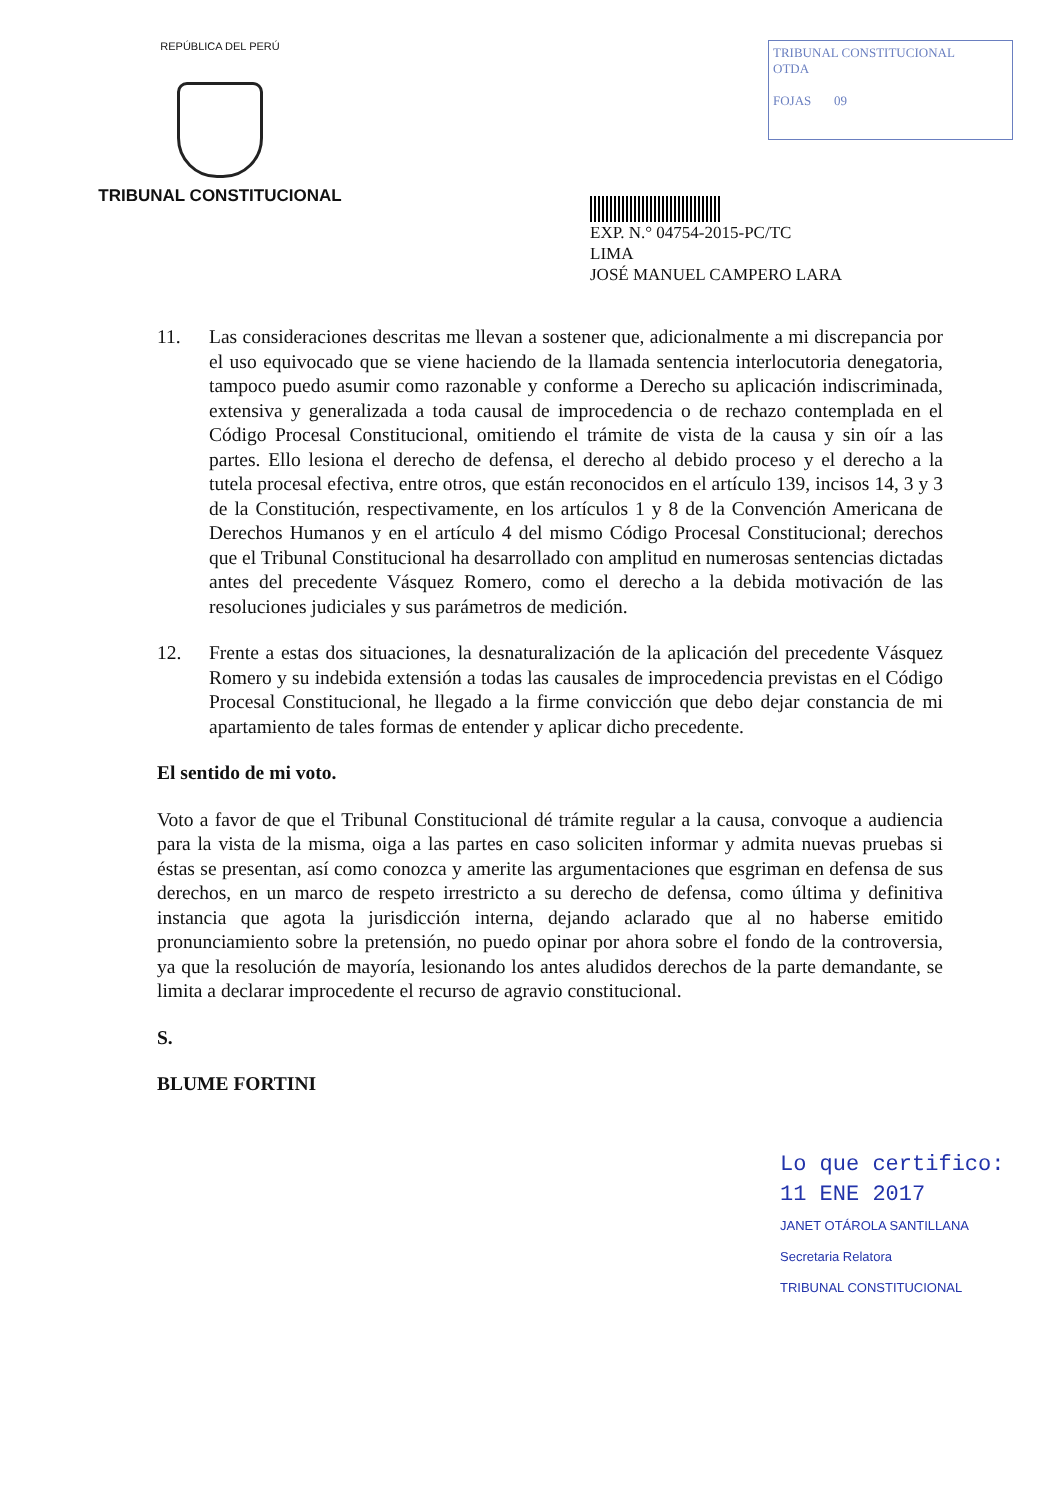REPÚBLICA DEL PERÚ
TRIBUNAL CONSTITUCIONAL
TRIBUNAL CONSTITUCIONAL
OTDA
FOJAS 09
EXP. N.° 04754-2015-PC/TC
LIMA
JOSÉ MANUEL CAMPERO LARA
11. Las consideraciones descritas me llevan a sostener que, adicionalmente a mi discrepancia por el uso equivocado que se viene haciendo de la llamada sentencia interlocutoria denegatoria, tampoco puedo asumir como razonable y conforme a Derecho su aplicación indiscriminada, extensiva y generalizada a toda causal de improcedencia o de rechazo contemplada en el Código Procesal Constitucional, omitiendo el trámite de vista de la causa y sin oír a las partes. Ello lesiona el derecho de defensa, el derecho al debido proceso y el derecho a la tutela procesal efectiva, entre otros, que están reconocidos en el artículo 139, incisos 14, 3 y 3 de la Constitución, respectivamente, en los artículos 1 y 8 de la Convención Americana de Derechos Humanos y en el artículo 4 del mismo Código Procesal Constitucional; derechos que el Tribunal Constitucional ha desarrollado con amplitud en numerosas sentencias dictadas antes del precedente Vásquez Romero, como el derecho a la debida motivación de las resoluciones judiciales y sus parámetros de medición.
12. Frente a estas dos situaciones, la desnaturalización de la aplicación del precedente Vásquez Romero y su indebida extensión a todas las causales de improcedencia previstas en el Código Procesal Constitucional, he llegado a la firme convicción que debo dejar constancia de mi apartamiento de tales formas de entender y aplicar dicho precedente.
El sentido de mi voto.
Voto a favor de que el Tribunal Constitucional dé trámite regular a la causa, convoque a audiencia para la vista de la misma, oiga a las partes en caso soliciten informar y admita nuevas pruebas si éstas se presentan, así como conozca y amerite las argumentaciones que esgriman en defensa de sus derechos, en un marco de respeto irrestricto a su derecho de defensa, como última y definitiva instancia que agota la jurisdicción interna, dejando aclarado que al no haberse emitido pronunciamiento sobre la pretensión, no puedo opinar por ahora sobre el fondo de la controversia, ya que la resolución de mayoría, lesionando los antes aludidos derechos de la parte demandante, se limita a declarar improcedente el recurso de agravio constitucional.
S.
BLUME FORTINI
Lo que certifico:
11 ENE 2017
JANET OTÁROLA SANTILLANA
Secretaria Relatora
TRIBUNAL CONSTITUCIONAL